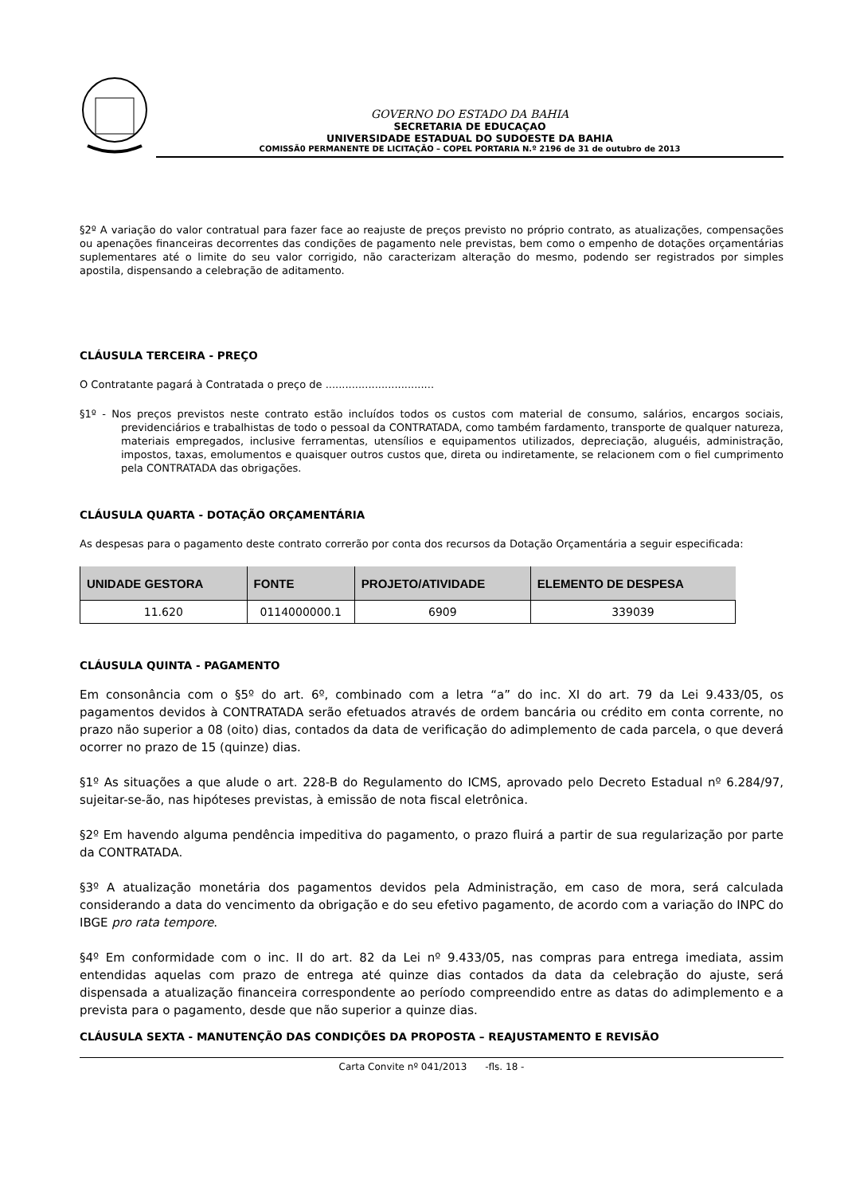GOVERNO DO ESTADO DA BAHIA
SECRETARIA DE EDUCAÇAO
UNIVERSIDADE ESTADUAL DO SUDOESTE DA BAHIA
COMISSÃ0 PERMANENTE DE LICITAÇÃO – COPEL PORTARIA N.º 2196 de 31 de outubro de 2013
§2º A variação do valor contratual para fazer face ao reajuste de preços previsto no próprio contrato, as atualizações, compensações ou apenações financeiras decorrentes das condições de pagamento nele previstas, bem como o empenho de dotações orçamentárias suplementares até o limite do seu valor corrigido, não caracterizam alteração do mesmo, podendo ser registrados por simples apostila, dispensando a celebração de aditamento.
CLÁUSULA TERCEIRA - PREÇO
O Contratante pagará à Contratada o preço de .................................
§1º - Nos preços previstos neste contrato estão incluídos todos os custos com material de consumo, salários, encargos sociais, previdenciários e trabalhistas de todo o pessoal da CONTRATADA, como também fardamento, transporte de qualquer natureza, materiais empregados, inclusive ferramentas, utensílios e equipamentos utilizados, depreciação, aluguéis, administração, impostos, taxas, emolumentos e quaisquer outros custos que, direta ou indiretamente, se relacionem com o fiel cumprimento pela CONTRATADA das obrigações.
CLÁUSULA QUARTA - DOTAÇÃO ORÇAMENTÁRIA
As despesas para o pagamento deste contrato correrão por conta dos recursos da Dotação Orçamentária a seguir especificada:
| UNIDADE GESTORA | FONTE | PROJETO/ATIVIDADE | ELEMENTO DE DESPESA |
| --- | --- | --- | --- |
| 11.620 | 0114000000.1 | 6909 | 339039 |
CLÁUSULA QUINTA - PAGAMENTO
Em consonância com o §5º do art. 6º, combinado com a letra “a” do inc. XI do art. 79 da Lei 9.433/05, os pagamentos devidos à CONTRATADA serão efetuados através de ordem bancária ou crédito em conta corrente, no prazo não superior a 08 (oito) dias, contados da data de verificação do adimplemento de cada parcela, o que deverá ocorrer no prazo de 15 (quinze) dias.
§1º As situações a que alude o art. 228-B do Regulamento do ICMS, aprovado pelo Decreto Estadual nº 6.284/97, sujeitar-se-ão, nas hipóteses previstas, à emissão de nota fiscal eletrônica.
§2º Em havendo alguma pendência impeditiva do pagamento, o prazo fluirá a partir de sua regularização por parte da CONTRATADA.
§3º A atualização monetária dos pagamentos devidos pela Administração, em caso de mora, será calculada considerando a data do vencimento da obrigação e do seu efetivo pagamento, de acordo com a variação do INPC do IBGE pro rata tempore.
§4º Em conformidade com o inc. II do art. 82 da Lei nº 9.433/05, nas compras para entrega imediata, assim entendidas aquelas com prazo de entrega até quinze dias contados da data da celebração do ajuste, será dispensada a atualização financeira correspondente ao período compreendido entre as datas do adimplemento e a prevista para o pagamento, desde que não superior a quinze dias.
CLÁUSULA SEXTA - MANUTENÇÃO DAS CONDIÇÕES DA PROPOSTA – REAJUSTAMENTO E REVISÃO
Carta Convite nº 041/2013 -fls. 18 -